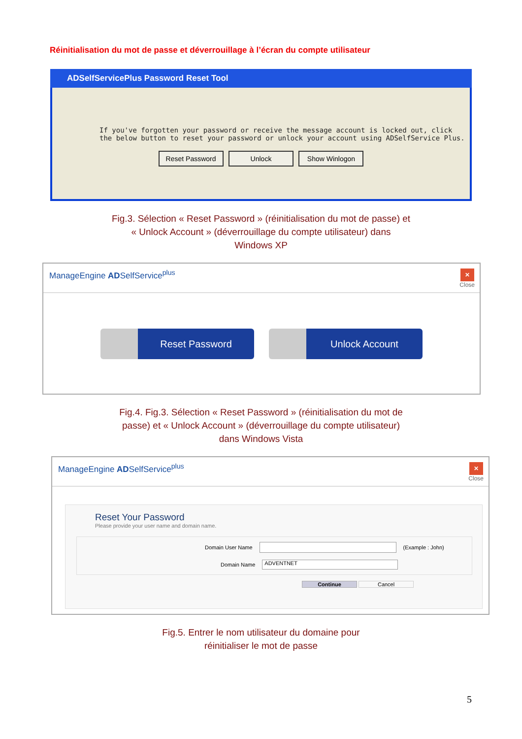Réinitialisation du mot de passe et déverrouillage à l’écran du compte utilisateur
ADSelfServicePlus Password Reset Tool
If you've forgotten your password or receive the message account is locked out, click the below button to reset your password or unlock your account using ADSelfService Plus.
Reset Password Unlock Show Winlogon
Fig.3. Sélection « Reset Password » (réinitialisation du mot de passe) et
« Unlock Account » (déverrouillage du compte utilisateur) dans
Windows XP
ManageEngine ADSelfService<sup>plus</sup>
✕
Close
Reset Password Unlock Account
Fig.4. Fig.3. Sélection « Reset Password » (réinitialisation du mot de
passe) et « Unlock Account » (déverrouillage du compte utilisateur)
dans Windows Vista
ManageEngine ADSelfService<sup>plus</sup>
✕
Close
Reset Your Password
Please provide your user name and domain name.
Domain User Name (Example : John)
Domain Name ADVENTNET
Continue Cancel
Fig.5. Entrer le nom utilisateur du domaine pour
réinitialiser le mot de passe
5